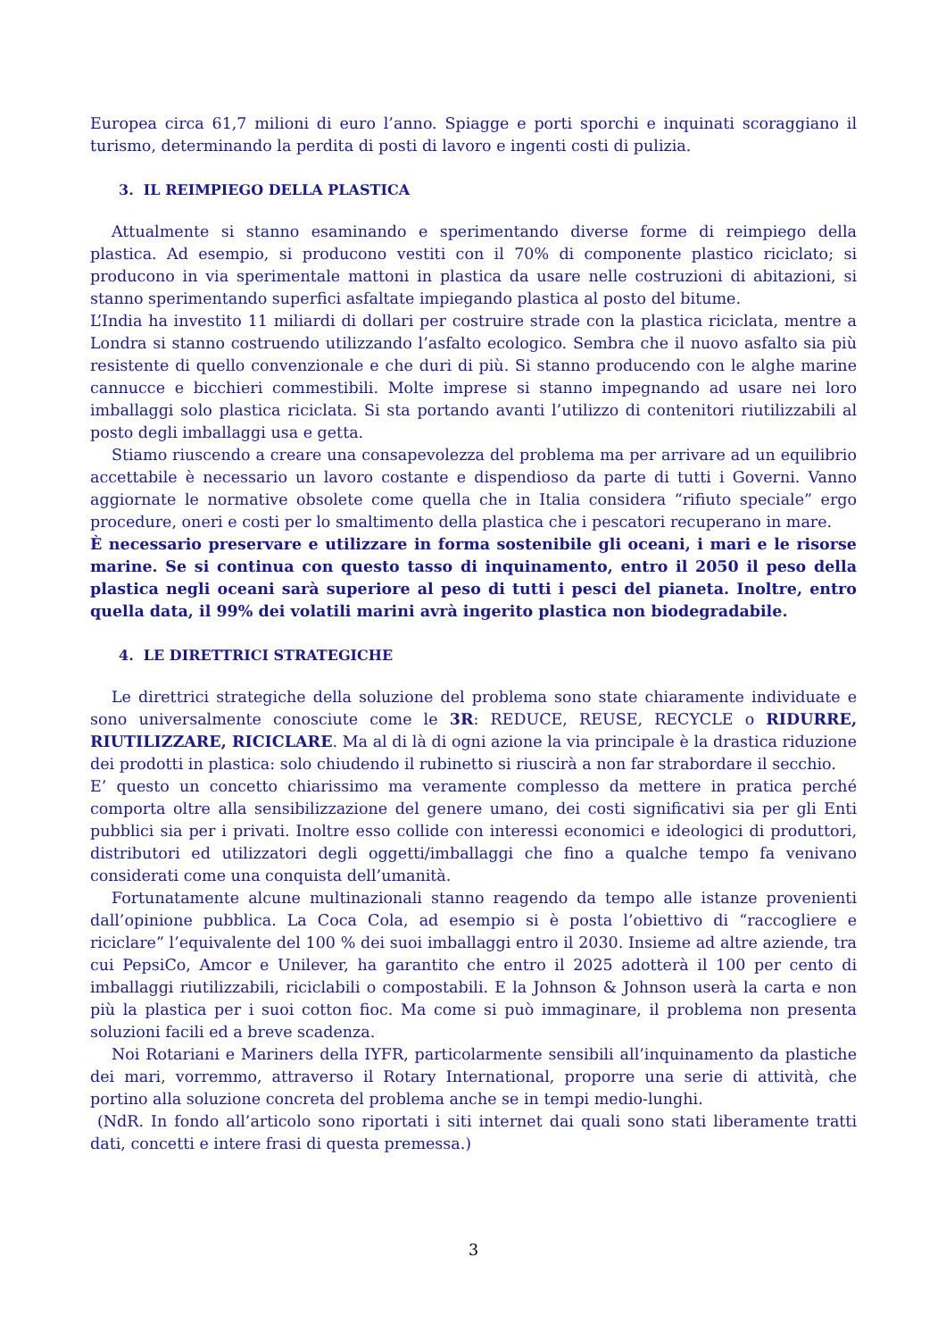Europea circa 61,7 milioni di euro l’anno. Spiagge e porti sporchi e inquinati scoraggiano il turismo, determinando la perdita di posti di lavoro e ingenti costi di pulizia.
3. IL REIMPIEGO DELLA PLASTICA
Attualmente si stanno esaminando e sperimentando diverse forme di reimpiego della plastica. Ad esempio, si producono vestiti con il 70% di componente plastico riciclato; si producono in via sperimentale mattoni in plastica da usare nelle costruzioni di abitazioni, si stanno sperimentando superfici asfaltate impiegando plastica al posto del bitume.
L’India ha investito 11 miliardi di dollari per costruire strade con la plastica riciclata, mentre a Londra si stanno costruendo utilizzando l’asfalto ecologico. Sembra che il nuovo asfalto sia più resistente di quello convenzionale e che duri di più. Si stanno producendo con le alghe marine cannucce e bicchieri commestibili. Molte imprese si stanno impegnando ad usare nei loro imballaggi solo plastica riciclata. Si sta portando avanti l’utilizzo di contenitori riutilizzabili al posto degli imballaggi usa e getta.
Stiamo riuscendo a creare una consapevolezza del problema ma per arrivare ad un equilibrio accettabile è necessario un lavoro costante e dispendioso da parte di tutti i Governi. Vanno aggiornate le normative obsolete come quella che in Italia considera “rifiuto speciale” ergo procedure, oneri e costi per lo smaltimento della plastica che i pescatori recuperano in mare.
È necessario preservare e utilizzare in forma sostenibile gli oceani, i mari e le risorse marine. Se si continua con questo tasso di inquinamento, entro il 2050 il peso della plastica negli oceani sarà superiore al peso di tutti i pesci del pianeta. Inoltre, entro quella data, il 99% dei volatili marini avrà ingerito plastica non biodegradabile.
4. LE DIRETTRICI STRATEGICHE
Le direttrici strategiche della soluzione del problema sono state chiaramente individuate e sono universalmente conosciute come le 3R: REDUCE, REUSE, RECYCLE o RIDURRE, RIUTILIZZARE, RICICLARE. Ma al di là di ogni azione la via principale è la drastica riduzione dei prodotti in plastica: solo chiudendo il rubinetto si riuscirà a non far strabordare il secchio.
E’ questo un concetto chiarissimo ma veramente complesso da mettere in pratica perché comporta oltre alla sensibilizzazione del genere umano, dei costi significativi sia per gli Enti pubblici sia per i privati. Inoltre esso collide con interessi economici e ideologici di produttori, distributori ed utilizzatori degli oggetti/imballaggi che fino a qualche tempo fa venivano considerati come una conquista dell’umanità.
Fortunatamente alcune multinazionali stanno reagendo da tempo alle istanze provenienti dall’opinione pubblica. La Coca Cola, ad esempio si è posta l’obiettivo di “raccogliere e riciclare” l’equivalente del 100 % dei suoi imballaggi entro il 2030. Insieme ad altre aziende, tra cui PepsiCo, Amcor e Unilever, ha garantito che entro il 2025 adotterà il 100 per cento di imballaggi riutilizzabili, riciclabili o compostabili. E la Johnson & Johnson userà la carta e non più la plastica per i suoi cotton fioc. Ma come si può immaginare, il problema non presenta soluzioni facili ed a breve scadenza.
Noi Rotariani e Mariners della IYFR, particolarmente sensibili all’inquinamento da plastiche dei mari, vorremmo, attraverso il Rotary International, proporre una serie di attività, che portino alla soluzione concreta del problema anche se in tempi medio-lunghi.
(NdR. In fondo all’articolo sono riportati i siti internet dai quali sono stati liberamente tratti dati, concetti e intere frasi di questa premessa.)
3